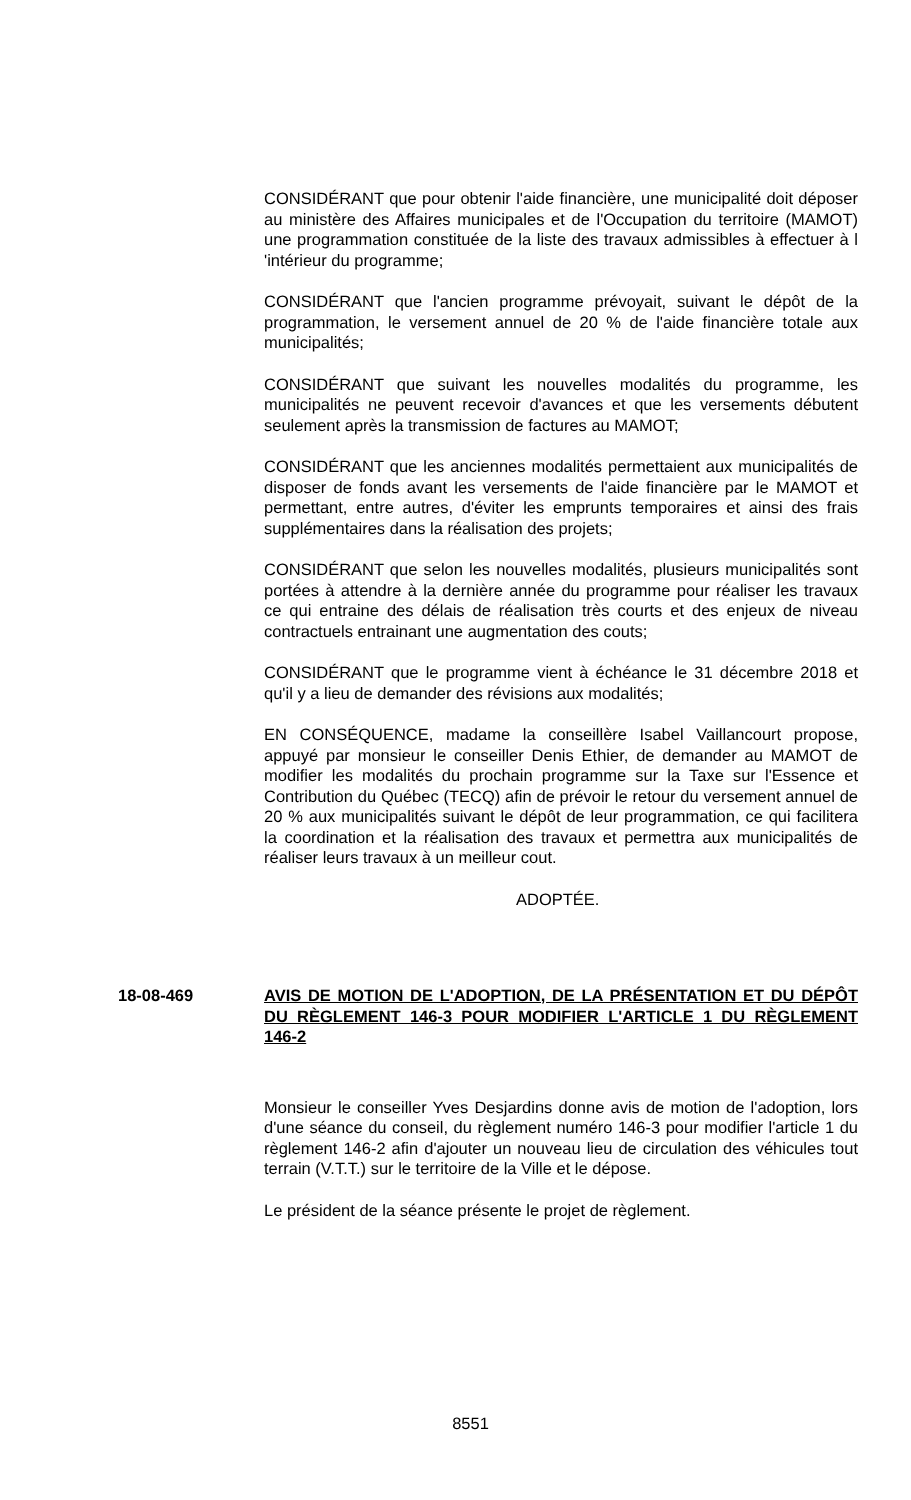CONSIDÉRANT que pour obtenir l'aide financière, une municipalité doit déposer au ministère des Affaires municipales et de l'Occupation du territoire (MAMOT) une programmation constituée de la liste des travaux admissibles à effectuer à l 'intérieur du programme;
CONSIDÉRANT que l'ancien programme prévoyait, suivant le dépôt de la programmation, le versement annuel de 20 % de l'aide financière totale aux municipalités;
CONSIDÉRANT que suivant les nouvelles modalités du programme, les municipalités ne peuvent recevoir d'avances et que les versements débutent seulement après la transmission de factures au MAMOT;
CONSIDÉRANT que les anciennes modalités permettaient aux municipalités de disposer de fonds avant les versements de l'aide financière par le MAMOT et permettant, entre autres, d'éviter les emprunts temporaires et ainsi des frais supplémentaires dans la réalisation des projets;
CONSIDÉRANT que selon les nouvelles modalités, plusieurs municipalités sont portées à attendre à la dernière année du programme pour réaliser les travaux ce qui entraine des délais de réalisation très courts et des enjeux de niveau contractuels entrainant une augmentation des couts;
CONSIDÉRANT que le programme vient à échéance le 31 décembre 2018 et qu'il y a lieu de demander des révisions aux modalités;
EN CONSÉQUENCE, madame la conseillère Isabel Vaillancourt propose, appuyé par monsieur le conseiller Denis Ethier, de demander au MAMOT de modifier les modalités du prochain programme sur la Taxe sur l'Essence et Contribution du Québec (TECQ) afin de prévoir le retour du versement annuel de 20 % aux municipalités suivant le dépôt de leur programmation, ce qui facilitera la coordination et la réalisation des travaux et permettra aux municipalités de réaliser leurs travaux à un meilleur cout.
ADOPTÉE.
18-08-469 AVIS DE MOTION DE L'ADOPTION, DE LA PRÉSENTATION ET DU DÉPÔT DU RÈGLEMENT 146-3 POUR MODIFIER L'ARTICLE 1 DU RÈGLEMENT 146-2
Monsieur le conseiller Yves Desjardins donne avis de motion de l'adoption, lors d'une séance du conseil, du règlement numéro 146-3 pour modifier l'article 1 du règlement 146-2 afin d'ajouter un nouveau lieu de circulation des véhicules tout terrain (V.T.T.) sur le territoire de la Ville et le dépose.
Le président de la séance présente le projet de règlement.
8551